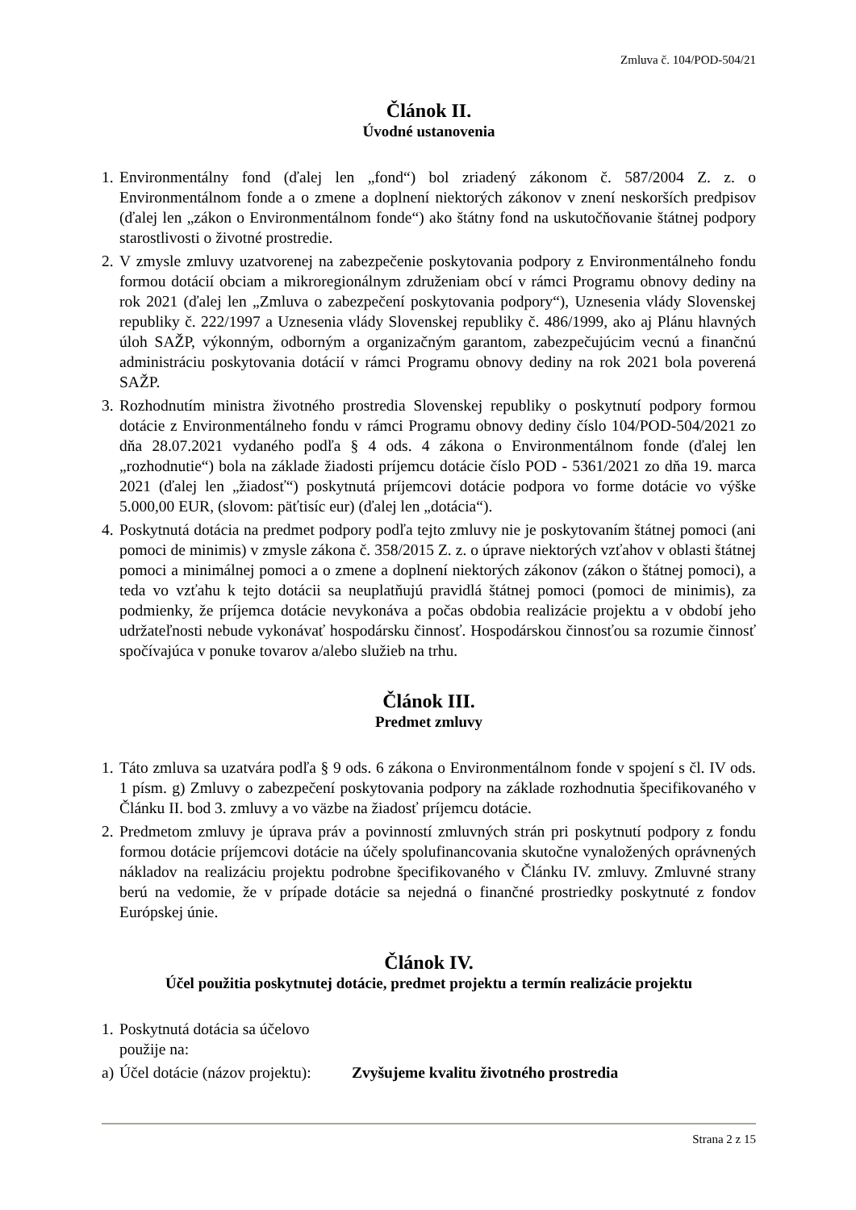Zmluva č. 104/POD-504/21
Článok II.
Úvodné ustanovenia
1. Environmentálny fond (ďalej len „fond“) bol zriadený zákonom č. 587/2004 Z. z. o Environmentálnom fonde a o zmene a doplnení niektorých zákonov v znení neskorších predpisov (ďalej len „zákon o Environmentálnom fonde“) ako štátny fond na uskutočňovanie štátnej podpory starostlivosti o životné prostredie.
2. V zmysle zmluvy uzatvorenej na zabezpečenie poskytovania podpory z Environmentálneho fondu formou dotácií obciam a mikroregionálnym združeniam obcí v rámci Programu obnovy dediny na rok 2021 (ďalej len „Zmluva o zabezpečení poskytovania podpory“), Uznesenia vlády Slovenskej republiky č. 222/1997 a Uznesenia vlády Slovenskej republiky č. 486/1999, ako aj Plánu hlavných úloh SAŽP, výkonným, odborným a organizačným garantom, zabezpečujúcim vecnú a finančnú administráciu poskytovania dotácií v rámci Programu obnovy dediny na rok 2021 bola poverená SAŽP.
3. Rozhodnutím ministra životného prostredia Slovenskej republiky o poskytnutí podpory formou dotácie z Environmentálneho fondu v rámci Programu obnovy dediny číslo 104/POD-504/2021 zo dňa 28.07.2021 vydaného podľa § 4 ods. 4 zákona o Environmentálnom fonde (ďalej len „rozhodnutie“) bola na základe žiadosti príjemcu dotácie číslo POD - 5361/2021 zo dňa 19. marca 2021 (ďalej len „žiadosť“) poskytnutá príjemcovi dotácie podpora vo forme dotácie vo výške 5.000,00 EUR, (slovom: päťtisíc eur) (ďalej len „dotácia“).
4. Poskytnutá dotácia na predmet podpory podľa tejto zmluvy nie je poskytovaním štátnej pomoci (ani pomoci de minimis) v zmysle zákona č. 358/2015 Z. z. o úprave niektorých vzťahov v oblasti štátnej pomoci a minimálnej pomoci a o zmene a doplnení niektorých zákonov (zákon o štátnej pomoci), a teda vo vzťahu k tejto dotácii sa neuplatňujú pravidlá štátnej pomoci (pomoci de minimis), za podmienky, že príjemca dotácie nevykonáva a počas obdobia realizácie projektu a v období jeho udržateľnosti nebude vykonávať hospodársku činnosť. Hospodárskou činnosťou sa rozumie činnosť spočívajúca v ponuke tovarov a/alebo služieb na trhu.
Článok III.
Predmet zmluvy
1. Táto zmluva sa uzatvára podľa § 9 ods. 6 zákona o Environmentálnom fonde v spojení s čl. IV ods. 1 písm. g) Zmluvy o zabezpečení poskytovania podpory na základe rozhodnutia špecifikovaného v Článku II. bod 3. zmluvy a vo väzbe na žiadosť príjemcu dotácie.
2. Predmetom zmluvy je úprava práv a povinností zmluvných strán pri poskytnutí podpory z fondu formou dotácie príjemcovi dotácie na účely spolufinancovania skutočne vynaložených oprávnených nákladov na realizáciu projektu podrobne špecifikovaného v Článku IV. zmluvy. Zmluvné strany berú na vedomie, že v prípade dotácie sa nejedná o finančné prostriedky poskytnuté z fondov Európskej únie.
Článok IV.
Účel použitia poskytnutej dotácie, predmet projektu a termín realizácie projektu
1. Poskytnutá dotácia sa účelovo použije na:
a) Účel dotácie (názov projektu): Zvyšujeme kvalitu životného prostredia
Strana 2 z 15